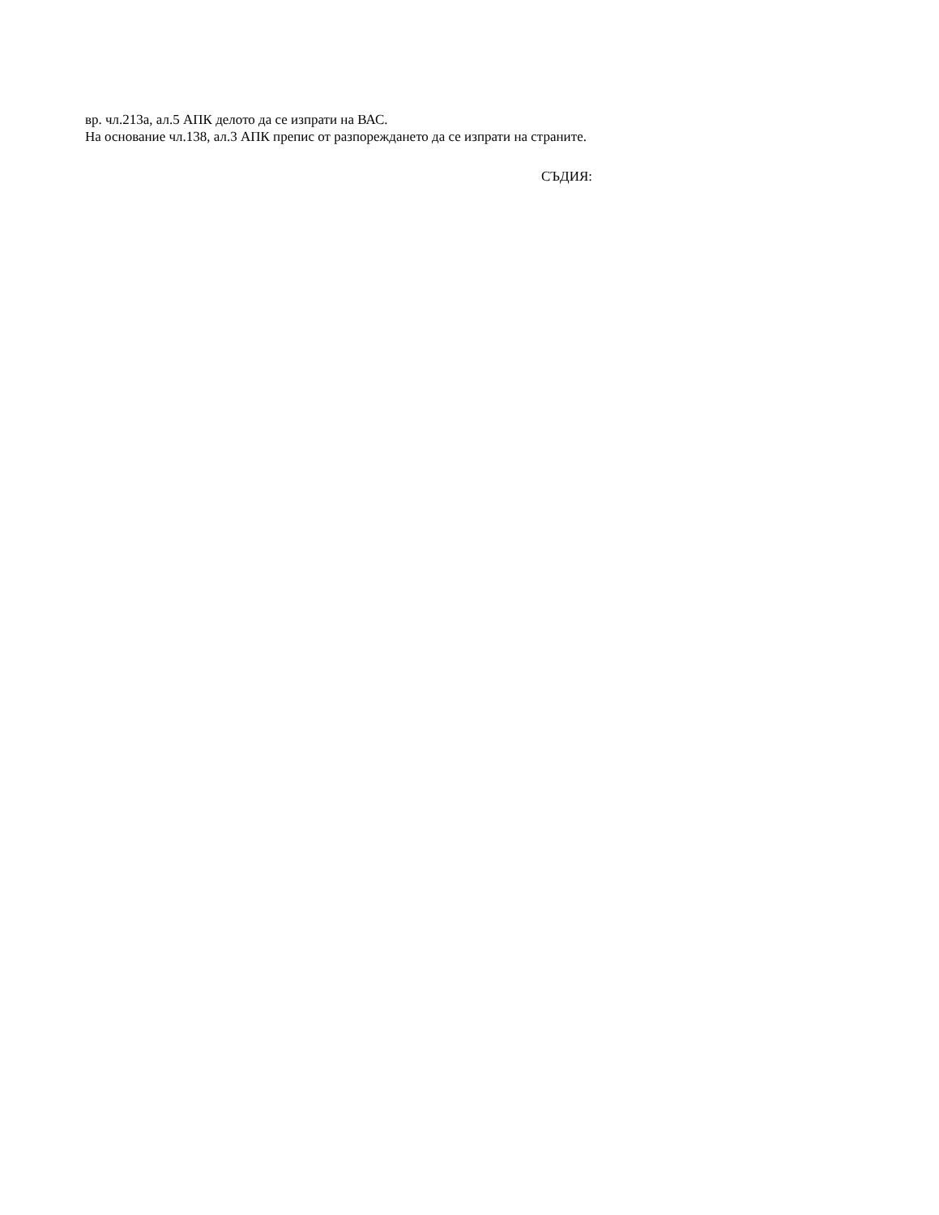вр. чл.213а, ал.5 АПК делото да се изпрати на ВАС.
На основание чл.138, ал.3 АПК препис от разпореждането да се изпрати на страните.
СЪДИЯ: